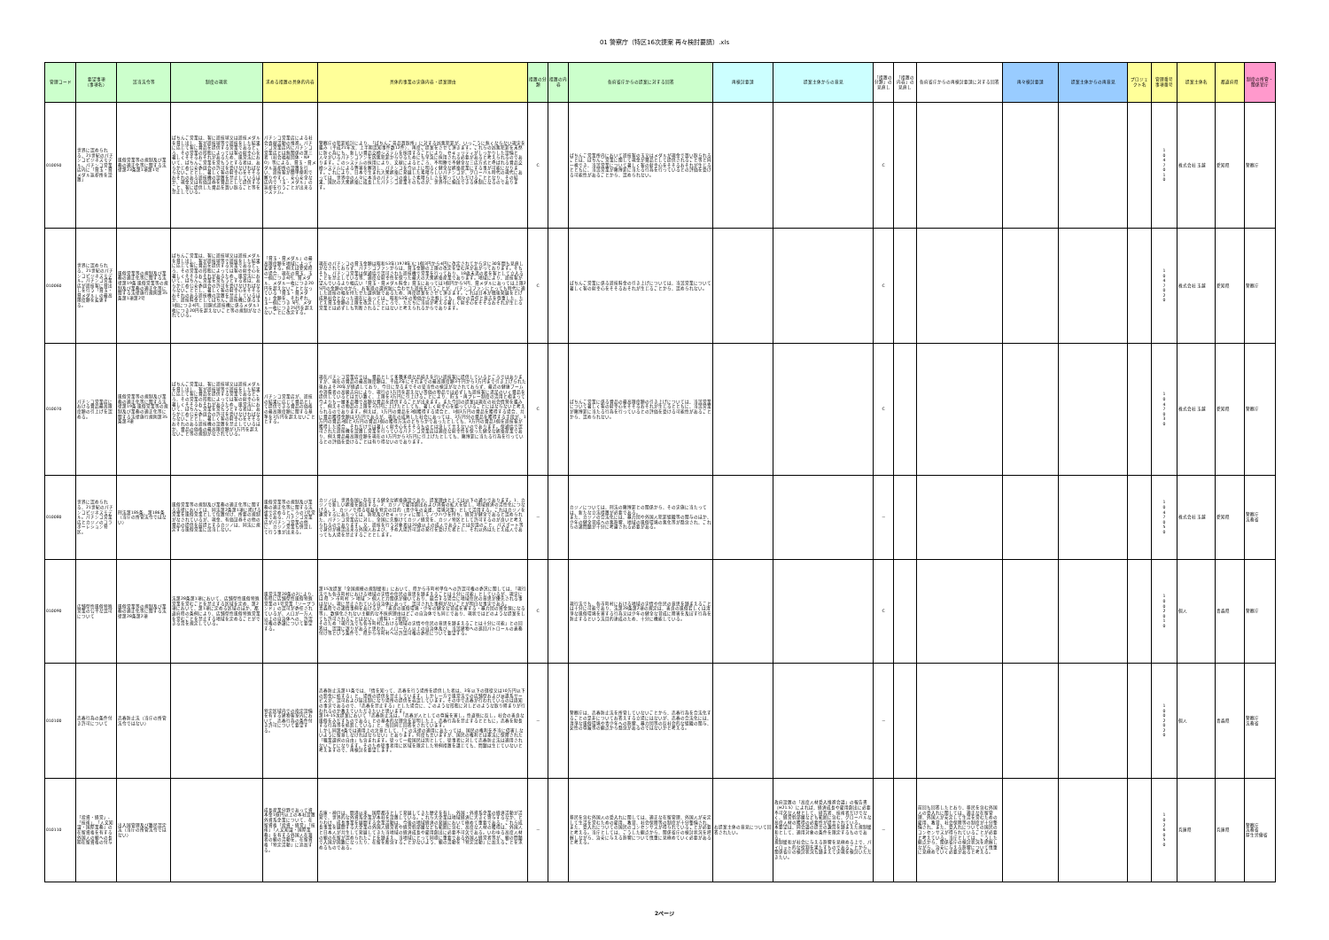01 警察庁（特区16次提案 再々検討要請）.xls
| 管理コード | 要望事項 （事項名） | 該当法令等 | 制度の現状 | 求める措置の具体的内容 | 具体的事業の実施内容・提案理由 | 措置の分類 | 措置の内容 | 各府省庁からの提案に対する回答 | 再検討要請 | 提案主体からの意見 | 「措置の分類」の見直し | 「措置の内容」の見直し | 各府省庁からの再検討要請に対する回答 | 再々検討要請 | 提案主体からの再意見 | プロジェクト名 | 管理番号 事項番号 | 提案主体名 | 都道府県 | 制度の所管・関係官庁 |
| --- | --- | --- | --- | --- | --- | --- | --- | --- | --- | --- | --- | --- | --- | --- | --- | --- | --- | --- | --- | --- |
| 010050 | 世界に認められる、21世紀のパチンコビジネスモデル。パチンコ営業店内に「貸玉・貸メダル返却所を設置」 | 風俗営業等の規制及び業務の適正化等に関する法律第23条第1項第1号 | ぱちんこ営業は、客に遊技球又は遊技メダルを貸し出し、客が遊技球等で遊技をした結果に応じて客に賞品を提供する営業であるところ、その営業の形態によっては客の射幸心を著しくそそるおそれがあるため、風営法において、ぱちんこ営業を営もうとする者は、あらかじめ公安委員会の許可を受けなければならないこととし、著しく客の射幸心をそそるおそれのある遊技機の設置を禁止しているほか、現金又は有価証券を賞品として提供すること、客に提供した賞品を買い取ること等を禁止している。 | パチンコ営業店による社会貢献活動の推進。パチンコ営業店内にパチンコ営業店とは無関係の第三者（社会福祉団体・NPO）等による、貸玉・貸メダル返却所の設置を行い、遊技客が簡単便利で解りやすく、安心安全な店内で「玉・メダル」の返却を行うことが出来るシステム。 | 警察庁の犯罪統計により、「ぱちんこ景品買取所」に対する凶悪犯罪が、いっこうに無くならない現実を鑑み（平成21年次、上半期認知事件数12件）、再度ご提案をさせて頂きます。これらの凶悪犯罪を未然に防ぐ為にも、新しい賞品交換システムを採用することにより、セキュリティがしっかりした設備と人々がいるパチンコアンを凶悪犯罪から守るためにも早急に採用される必要があると考えられるのであります。このシステムの採用により、文献によるところ、不明瞭で不健全な三店方式と呼ばれる賞品交換システムによる弊害を解消し、パチンコを今以上に明るく健全な娯楽産業にする事が可能になります。これにより、日本で生まれ大衆娯楽に発展した素晴らしいパチンコが、グローバル時代の現代にあっては、世界中の人々に本当のパチンコの楽しさ素晴らしさを知っていただけることとなり、その結果、国民の大衆娯楽に成長したパチンコ産業そのものが、世界中に輸出できる体制になるのであります。 | C | | ぱちんこ営業所内において遊技客の玉又はメダルが現金で買い取られることは、ぱちんこ営業に関して現金が賞品として提供されること等と同一視でき、当該営業について著しく客の射幸心をそそるおそれが生じるとともに、当該営業が賭博罪に当たる行為を行っているとの評価を受ける可能性があることから、認められない。 | | | C | | | | | | 1 0 4 7 0 1 0 | 株式会社 玉越 | 愛知県 | 警察庁 |
| 010060 | 世界に認められる、21世紀のパチンコビジネスモデル。パチンコ営業店が遊技客に貸出しを行う「貸玉・貸メダル」の最高限度額を変更する。 | 風俗営業等の規制及び業務の適正化等に関する法律第19条 風俗営業等の規制及び業務の適正化等に関する法律施行規則第35条第1項第2号 | ぱちんこ営業は、客に遊技球又は遊技メダルを貸し出し、客が遊技球等で遊技をした結果に応じて客に賞品を提供する営業であるところ、その営業の形態によっては客の射幸心を著しくそそるおそれがあるため、風営法において、ぱちんこ営業を営もうとする者は、あらかじめ公安委員会の許可を受けなければならないこととし、著しく客の射幸心をそそるおそれのある遊技機の設置を禁止しているほか、遊技料金としてぱちんこ遊技機に係る玉1個につき4円、回胴式遊技機に係るメダル1枚につき20円を超えないこと等の規制がなされている。 | 「貸玉・貸メダル」の最高限度額を地域によって変更する。例えば愛知県の場合、現在の貸玉、玉一個につき4円、貸メダル、メダル一枚につき20 円を超えないこととなっている「貸玉・貸メダル」金額を、それぞれ、玉一個につき 5円、メダル一枚につき25円を超えないことに改定する。 | 現在のパチンコの貸玉金額は昭和53年(1978年)に1個3円から4円に改定されてから実に30年間も見直しがなされておらず、パチンコファンからは、貸玉金額の上限の改定を望む声があがっております。そもそも、パチンコ営業は保通協で認可された遊技機で営業を行っており、18歳未満の者を客として立入ることを禁止している等、適度な射幸性を保った最大の大衆娯楽産業であります。地域により、遊技客が望んでいるより幅広い「貸玉・貸メダル料金」貸玉にあっては1個円から5円、貸メダルにあっては上限25円の金額の中から、お客様の選択肢に合わせた遊技を行うことが、パチンコファンにとっても時代に適した遊技の幅を持たせた選択肢であるため、再度提案をさせて頂きます。これは日本が戦後発展をとげ成熟社会となった現在にあっては、昭和53年の物価から比較しても、個々の責任と意志を尊重した、たとえ貸玉金額の上限を改定したところで、ただちに当局が考える著しく射幸心をそそるおそれが生じる営業とは必ずしも判断されることはないと考えられるからであります。 | C | | ぱちんこ営業に係る遊技料金の引き上げについては、当該営業について著しく客の射幸心をそそるおそれが生じることから、認められない。 | | | C | | | | | | 1 0 4 7 0 2 0 | 株式会社 玉越 | 愛知県 | 警察庁 |
| 010070 | パチンコ営業店における賞品最高限度額の引上げを認める。 | 風俗営業等の規制及び業務の適正化等に関する法律第19条 風俗営業等の規制及び業務の適正化等に関する法律施行規則第35条第3項 | ぱちんこ営業は、客に遊技球又は遊技メダルを貸し出し、客が遊技球等で遊技をした結果に応じて客に賞品を提供する営業であるところ、その営業の形態によっては客の射幸心を著しくそそるおそれがあるため、風営法において、ぱちんこ営業を営もうとする者は、あらかじめ公安委員会の許可を受けなければならないこととし、著しく客の射幸心をそそるおそれのある遊技機の設置を禁止しているほか、賞品の価格の最高限度額が1万円を超えないこと等の規制がなされている。 | パチンコ営業店が、遊技の結果に応じて賞品として提供できる賞品の価格の最高限度額に関する基準を3万円を超えないこととする。 | 現在パチンコ営業店では、賞品として多種多様な品揃えを行い遊技客に提供しているところではありますが、現在の賞品の最高限度額は、平成2年にそれまでの最高限度額3千円から1万円まで引き上げられた後およそ20年が経過しており、今日に至るまでその妥当性の検証がなされておらず、最近の健康ブームや消費者の高級志向により、現行の1万円を超えない等価の物品では必ずしも遊技客に満足のいく賞品を提供しているとは言い難く、上限を3万円に引上げることにより、貯玉・再プレー制度の活用と相まって今よりも一層多品種で高額な賞品を提供することが出来ます。また今回の提案は現在の社会情勢を鑑みて、例えその物品の上限を3万円に上げたとしても、著しく射幸心を煽っていることにはならないと考えられるのであります。例えば、1万円の賞品を3個獲得する場合と、1個3万円の賞品を獲得する場合、共に賞品獲得金額は3万円であるが、現在の成熟した社会にあっては、3万円分の賞品を獲得する手段が、1万円の賞品3個と3万円の賞品1個の獲得方法のどちらかであったとしても、3万円の賞品1個を遊技客が獲得した場合、それだけでは著しく射幸心をそそるものとは決して言えないのであります。保通協で認可された遊技機を設置し営業を行っているパチンコ営業店は適度な射幸性を保った健全な娯楽産業であり、例え賞品最高限度額を現在の1万円から3万円に引上げたとしても、賭博罪に当たる行為を行っているとの評価を受けることは有り得ないのであります。 | C | | ぱちんこ営業に係る賞品の最高限度額の引き上げについては、当該営業について著しく客の射幸心をそそるおそれが生じるとともに、当該営業が賭博罪に当たる行為を行っているとの評価を受ける可能性があることから、認められない。 | | | C | | | | | | 1 0 4 7 0 3 0 | 株式会社 玉越 | 愛知県 | 警察庁 |
| 010080 | 世界に認められる、21世紀のパチンコビジネスモデル。パチンコ営業店とカジノのコラボーレション特区。 | 刑法第185条、第186条（当庁の所管法令ではない） | 風俗営業等の規制及び業務の適正化等に関する法律においては、同法第2条第1項に掲げる営業を風俗営業として位置付け、所要の規制がなされているが、現金、有価証券その他の賞品の提供を前提とするカジノは、同法に規定する風俗営業に該当しない。 | 風俗営業等の規制及び業務の適正化等に関する法律で定めるところの7号営業である、パチンコ営業店がパチンコ営業の他に、カジノ営業も併設して行う事が出来る。 | カジノは、世界各国に存在する健全な娯楽施設であり、提案理由としては以下の通りであります。1．カジノで新しい娯楽を創出する。2．カジノで雇用創出および消費の拡大を促し、地域経済の活性化につなげる。3．カジノで得る収益を特定の目的（青少年の支援、環境対策）として活用する。これはカジノを運営するにあたっては、防犯及びセキュリティに関してノウハウを持ち、経営が健全であると認められた、パチンコ営業店に対し、全国に先駆けてカジノ経営を、カジノ特区として許可するのが良いと考えられるのであります。又、遊技を行う対象者は20歳以上の成人であることは勿論のこと、パスポート等で身分が確認出来る外国人および、予め入場許可証の発行を受けた者とし、それ以外はたとえ成人であっても入場を禁止することとします。 | － | | カジノについては、刑法の賭博罪との関係から、その実施に当たっては、新たな立法措置が必要である。 また、カジノの合法化には、暴力団や外国人犯罪組織等の関与のほか、少年の健全育成への悪影響、地域の風俗環境の悪化等が懸念され、これらの諸問題が十分に考慮される必要がある。 | | | － | | | | | | 1 0 4 7 0 5 0 | 株式会社 玉越 | 愛知県 | 警察庁 法務省 |
| 010090 | 店舗型性風俗特殊営業の公平な認可について | 風俗営業等の規制及び業務の適正化等に関する法律第28条第2項 | 法第28条第1項において、店舗型性風俗特殊営業を営むことを禁止する区域を定め、第2項において、第1項に定める区域のほか、都道府県の条例により、店舗型性風俗特殊営業を営むことを禁止する地域を定めることができる旨を規定している。 | 風営法第28条の2により、各県に店舗型性風俗特殊営業の1号営業「ソープランド」の認可が委任されているが、人口が一万人以上の自治体への、許認可権の委譲について要望する。 | 第15次提案「全国規模の規制緩和」において、県から市町村単位への許認可権の委託に関しては、「現行法でも各市町村における地域の実情や住民の意思を踏まえることは十分に可能」としているが、現実には 県 ＞ 市町村 ＞ 地域 ＞ 個人と力関係が働いており、競合する場合に地域住民の意思が優先される事はない。現に禁止されている自治体にあって、認可された事例がないことが明白な事実である。 青森県での諸情事例をあげるが、「善良の風俗環境・少年の健全な育成を害する・暴力団の資金源になる等」、数値化されない主観的な不採択理由はどこの自治体でも同じであり、現状ではどのような提案をしても許可されることはない。（資料1・2参照） そのため「現行法でも各市町村における地域の実情や住民の意思を踏まえることは十分に可能」との回答は、認識に誤りがあると思われ、人口一万人以上の自治体及び、当該建物への巡回パトロールの義務付け等という条件で、県から市町村への許認可権の委任について要望する。 | C | | 現行法でも、各市町村における地域の実情や住民の意思を踏まえることは十分に可能であり、法第28条第2項の規定は、善良の風俗若しくは清浄な風俗環境を害する行為又は少年の健全な育成に障害を及ぼす行為を防止するという法目的達成のため、十分に機能している。 | | | C | | | | | | 1 0 0 2 0 1 0 | 個人 | 青森県 | 警察庁 |
| 010100 | 売春行為の条件付き許可について | 売春防止法（当庁の所管法令ではない） | | 特定区域内での指定設備を有する建物客室内において、売春行為の条件付き許可について要望する。 | 売春防止法第11条では、「情を知って、売春を行う場所を提供した者は、3年以下の懲役又は10万円以下の罰金に処する」と、場所の提供を禁止しています。しかし一方で風営法での店舗型および派遣系サービスが、認可および届出制になり場所の提供を容認しています。その中で売春が行われているのは周知の事実であるので、「売春を禁止する」とした場合に、このような形態に対しどのような取り締まりが行われるのか教えていただきたいと思います。 第14･15次提案において「売春防止法は，「売春が人としての尊厳を害し，性道徳に反し，社会の善良な風俗をみだすものである」との基本的な理念を宣明した上，売春行為を禁止するとともに，売春を助長する行為等を処罰している」と、毎回同じ回答をされています。 しかし同第4条では適用上の注意として、「この法律の適用にあたっては、国民の権利を不当に侵害しないように留意しなければならない」とあります。何度も言いますが、国民の権利とは憲法に保障された「職業選択の自由」も含まれます。従って一般国民は別として、従事者に対して売春防止法は適用されないことになります。そのため従事者用に区域を限定した特例措置を講じても、問題は生じていないと考えますので、再検討を要望します。 | － | | 警察庁は、売春防止法を所管していないことから、売春行為を合法化することの是非についてお答えする立場にはないが、売春の合法化には、清浄な風俗環境や青少年への影響、暴力団等の反社会的な組織の関与、女性の尊厳等の観点から懸念があるのではないかと考える。 | | | － | | | | | | 1 0 0 2 0 2 0 | 個人 | 青森県 | 警察庁 法務省 |
| 010110 | 「投資・経営」、「技術」、「人文知識・国際業務」の在留資格を有する外国人の親への長期在留資格の付与 | 出入国管理及び難民認定法（当庁の所管法令ではない） | | 成長産業分野であって資本金1億円以上の本社設置外資系企業について、在留資格「投資・経営」「技術」「人文知識・国際業務」を有する外国人在籍者の親の活動を、在留資格「特定活動」に追加する。 | 兵庫・神戸は、開港以来、国際都市として発展してきた歴史を有し、外国・外資系企業の経済活動が活発で、世界的な外資系企業が本社を設置している。これら大企業は地域経済に大きく寄与するなか、とりわけ、成長事業を展開する企業活動は、今後の地域経済の発展において極めて重要である。これら成長事業を展開する大企業の外国人経営者や経営幹部層なども範囲に含む、高度な人材の獲得は、外国人と日本人が共生して発展してきた当地域の経済成長や雇用創出に必要不可欠である。いわゆる高度人材の親の在留が認められたことを踏まえ、当地域にとって同様に重要である外国人経営者等が、親の問題で入国が困難になったり、在留を断念することがないよう、親の活動を「特定活動」に加えることを求めるものである。 | － | | 移民を含む外国人の受入れに関しては、適正な在留管理、外国人が安定して生活を営むための雇用、教育、社会保障等の制度が十分整備され、また、受入れについての国民のコンセンサスが得られていることが必要と考える。当庁としては、こうした観点から、関係省庁の検討状況を把握しながら、治安に与える影響について慎重に見極めていく必要があると考える。 | 右提案主体の意見について回答されたい。 | 政府設置の「高度人材受入推進会議」の報告書（H21.5）によれば、経済成長や雇用創出に必要不可欠な人材として、研究者、技術者だけでなく、経営幹部層なども範囲に含む、グローバルな高度人材の獲得の必要性が提言されている。 本要望は、同会議の提言の趣旨を踏まえた規制緩和として、適用対象の条件を限定するものである。 規制緩和が社会に与える影響を見極める上で、パイロット的な役割を果たすものであることから、関係省庁の検討状況も踏まえて実現を検討いただきたい。 | － | | 前回も回答したとおり、移民を含む外国人の受入れに関しては、適正な在留管理、外国人が安定して生活を営むための雇用、教育、社会保障等の制度が十分整備され、また、受入れについての国民のコンセンサスが得られていることが必要と考えている。当庁としては、こうした観点から、関係省庁の検討状況を把握しながら、治安に与える影響について慎重に見極めていく必要があると考える。 | | | | 1 0 2 6 0 5 0 | 兵庫県 | 兵庫県 | 警察庁 法務省 厚生労働省 |
2ページ